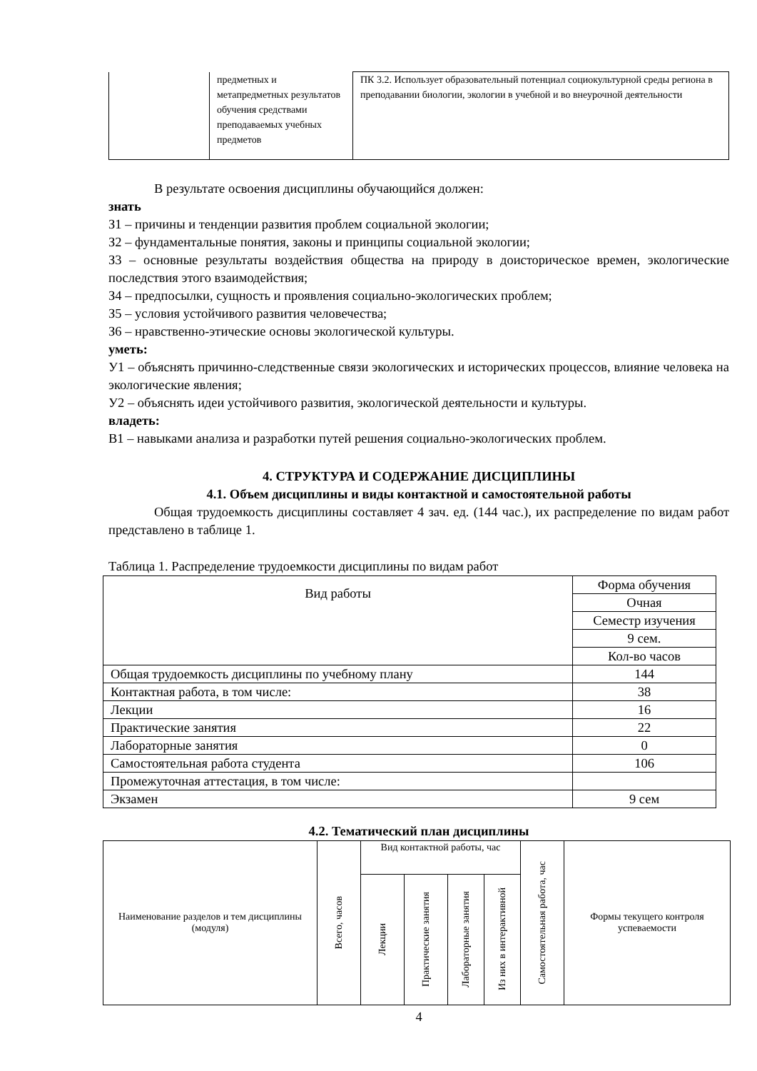| | предметных и метапредметных результатов обучения средствами преподаваемых учебных предметов | ПК 3.2. Использует образовательный потенциал социокультурной среды региона в преподавании биологии, экологии в учебной и во внеурочной деятельности |
В результате освоения дисциплины обучающийся должен:
знать
З1 – причины и тенденции развития проблем социальной экологии;
З2 – фундаментальные понятия, законы и принципы социальной экологии;
З3 – основные результаты воздействия общества на природу в доисторическое времен, экологические последствия этого взаимодействия;
З4 – предпосылки, сущность и проявления социально-экологических проблем;
З5 – условия устойчивого развития человечества;
З6 – нравственно-этические основы экологической культуры.
уметь:
У1 – объяснять причинно-следственные связи экологических и исторических процессов, влияние человека на экологические явления;
У2 – объяснять идеи устойчивого развития, экологической деятельности и культуры.
владеть:
В1 – навыками анализа и разработки путей решения социально-экологических проблем.
4. СТРУКТУРА И СОДЕРЖАНИЕ ДИСЦИПЛИНЫ
4.1. Объем дисциплины и виды контактной и самостоятельной работы
Общая трудоемкость дисциплины составляет 4 зач. ед. (144 час.), их распределение по видам работ представлено в таблице 1.
Таблица 1. Распределение трудоемкости дисциплины по видам работ
| Вид работы | Форма обучения |
| | Очная |
| | Семестр изучения |
| | 9 сем. |
| | Кол-во часов |
| Общая трудоемкость дисциплины по учебному плану | 144 |
| Контактная работа, в том числе: | 38 |
| Лекции | 16 |
| Практические занятия | 22 |
| Лабораторные занятия | 0 |
| Самостоятельная работа студента | 106 |
| Промежуточная аттестация, в том числе: | |
| Экзамен | 9 сем |
4.2. Тематический план дисциплины
| Наименование разделов и тем дисциплины (модуля) | Всего, часов | Вид контактной работы, час | | | | Самостоятельная работа, час | Формы текущего контроля успеваемости |
| | | Лекции | Практические занятия | Лабораторные занятия | Из них в интерактивной | | |
4